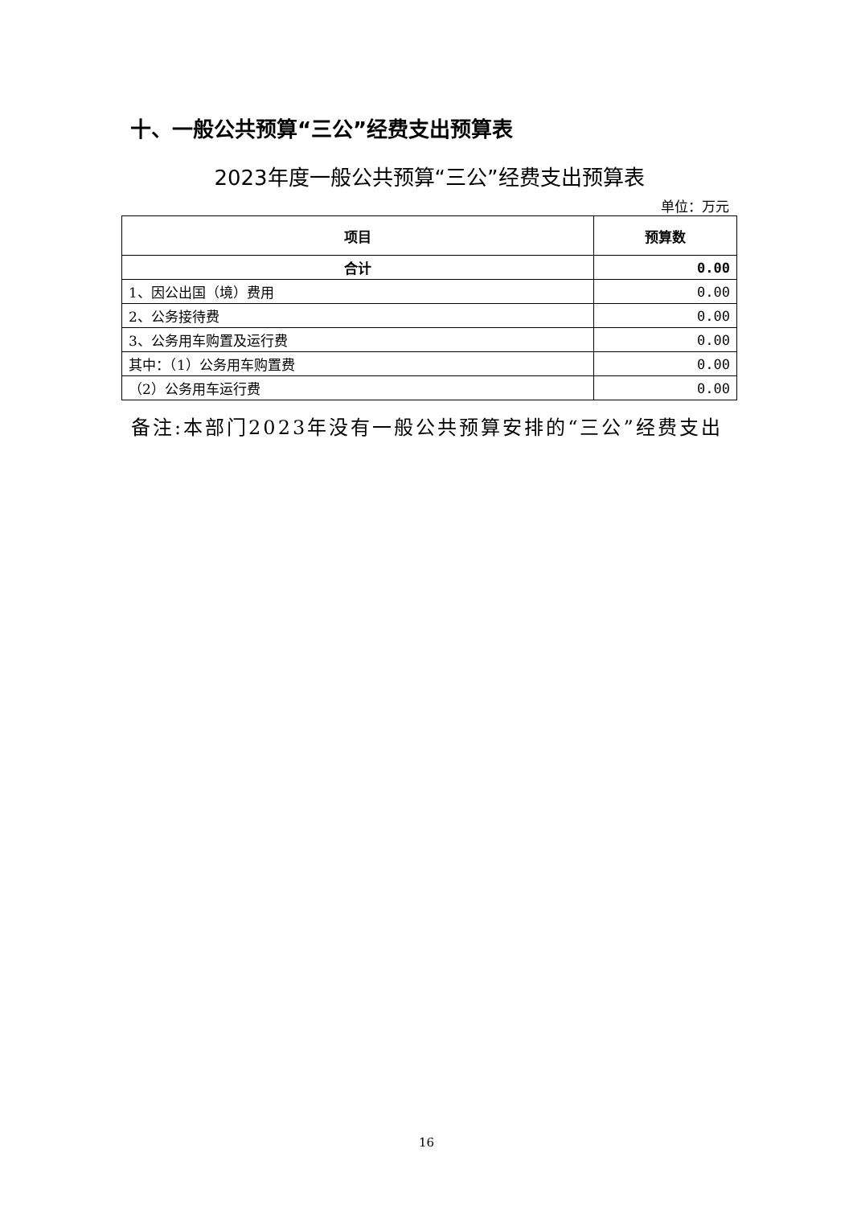十、一般公共预算“三公”经费支出预算表
2023年度一般公共预算“三公”经费支出预算表
单位：万元
| 项目 | 预算数 |
| --- | --- |
| 合计 | 0.00 |
| 1、因公出国（境）费用 | 0.00 |
| 2、公务接待费 | 0.00 |
| 3、公务用车购置及运行费 | 0.00 |
| 其中：（1）公务用车购置费 | 0.00 |
| （2）公务用车运行费 | 0.00 |
备注:本部门2023年没有一般公共预算安排的“三公”经费支出
16